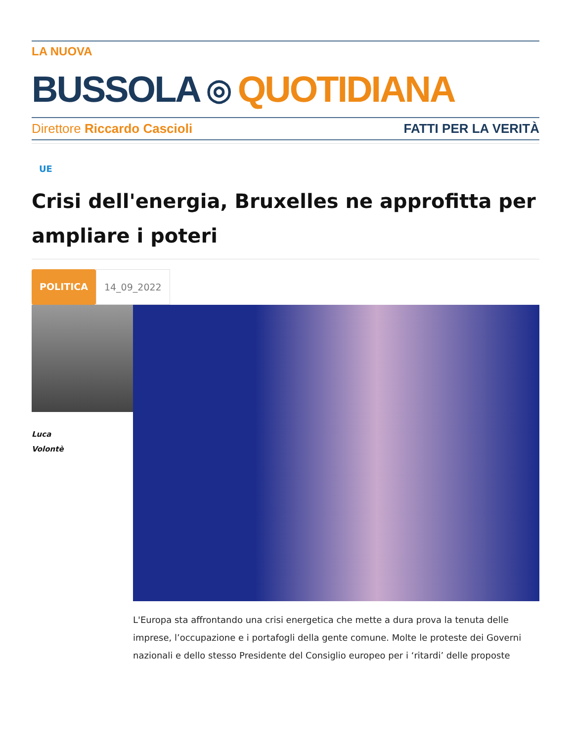LA NUOVA
BUSSOLA ◎ QUOTIDIANA
Direttore Riccardo Cascioli FATTI PER LA VERITÀ
UE
Crisi dell'energia, Bruxelles ne approfitta per ampliare i poteri
POLITICA 14_09_2022
Luca
Volontè
L'Europa sta affrontando una crisi energetica che mette a dura prova la tenuta delle imprese, l’occupazione e i portafogli della gente comune. Molte le proteste dei Governi nazionali e dello stesso Presidente del Consiglio europeo per i ‘ritardi’ delle proposte